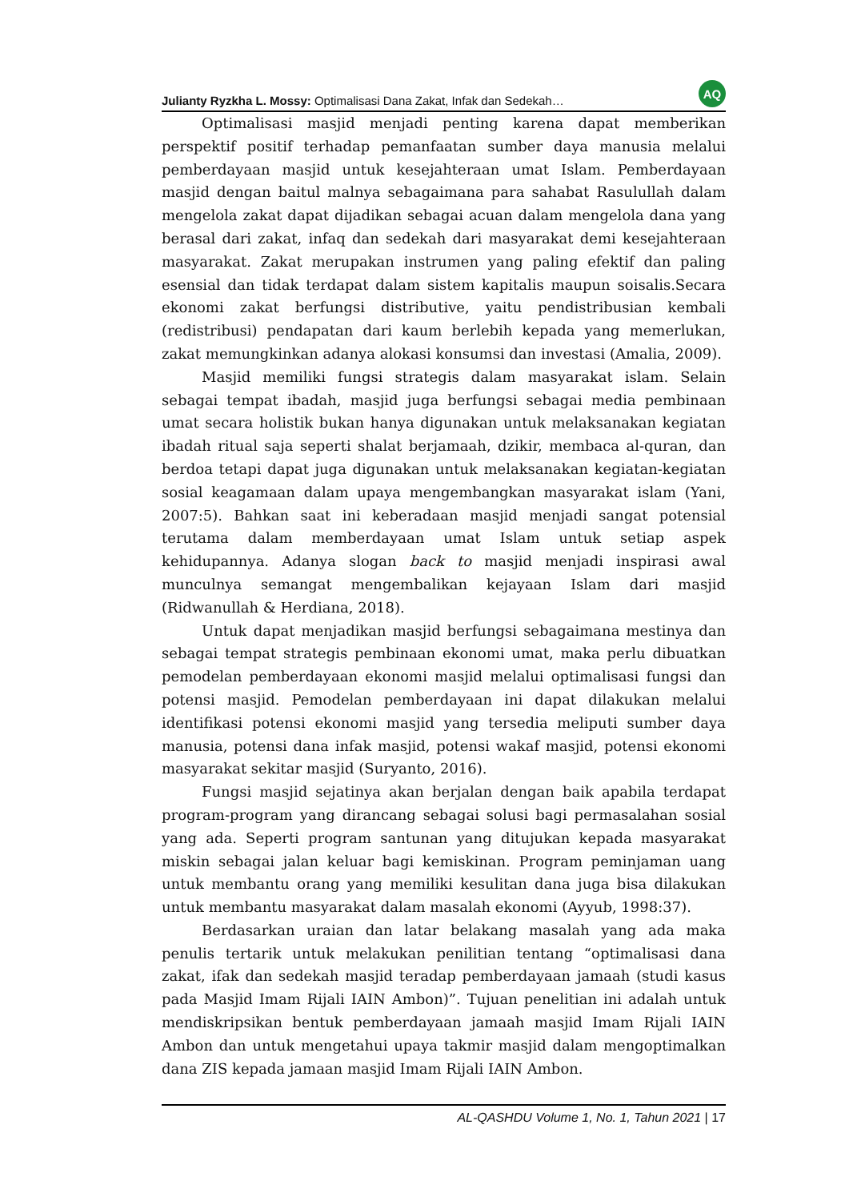Julianty Ryzkha L. Mossy: Optimalisasi Dana Zakat, Infak dan Sedekah… AQ
Optimalisasi masjid menjadi penting karena dapat memberikan perspektif positif terhadap pemanfaatan sumber daya manusia melalui pemberdayaan masjid untuk kesejahteraan umat Islam. Pemberdayaan masjid dengan baitul malnya sebagaimana para sahabat Rasulullah dalam mengelola zakat dapat dijadikan sebagai acuan dalam mengelola dana yang berasal dari zakat, infaq dan sedekah dari masyarakat demi kesejahteraan masyarakat. Zakat merupakan instrumen yang paling efektif dan paling esensial dan tidak terdapat dalam sistem kapitalis maupun soisalis.Secara ekonomi zakat berfungsi distributive, yaitu pendistribusian kembali (redistribusi) pendapatan dari kaum berlebih kepada yang memerlukan, zakat memungkinkan adanya alokasi konsumsi dan investasi (Amalia, 2009).
Masjid memiliki fungsi strategis dalam masyarakat islam. Selain sebagai tempat ibadah, masjid juga berfungsi sebagai media pembinaan umat secara holistik bukan hanya digunakan untuk melaksanakan kegiatan ibadah ritual saja seperti shalat berjamaah, dzikir, membaca al-quran, dan berdoa tetapi dapat juga digunakan untuk melaksanakan kegiatan-kegiatan sosial keagamaan dalam upaya mengembangkan masyarakat islam (Yani, 2007:5). Bahkan saat ini keberadaan masjid menjadi sangat potensial terutama dalam memberdayaan umat Islam untuk setiap aspek kehidupannya. Adanya slogan back to masjid menjadi inspirasi awal munculnya semangat mengembalikan kejayaan Islam dari masjid (Ridwanullah & Herdiana, 2018).
Untuk dapat menjadikan masjid berfungsi sebagaimana mestinya dan sebagai tempat strategis pembinaan ekonomi umat, maka perlu dibuatkan pemodelan pemberdayaan ekonomi masjid melalui optimalisasi fungsi dan potensi masjid. Pemodelan pemberdayaan ini dapat dilakukan melalui identifikasi potensi ekonomi masjid yang tersedia meliputi sumber daya manusia, potensi dana infak masjid, potensi wakaf masjid, potensi ekonomi masyarakat sekitar masjid (Suryanto, 2016).
Fungsi masjid sejatinya akan berjalan dengan baik apabila terdapat program-program yang dirancang sebagai solusi bagi permasalahan sosial yang ada. Seperti program santunan yang ditujukan kepada masyarakat miskin sebagai jalan keluar bagi kemiskinan. Program peminjaman uang untuk membantu orang yang memiliki kesulitan dana juga bisa dilakukan untuk membantu masyarakat dalam masalah ekonomi (Ayyub, 1998:37).
Berdasarkan uraian dan latar belakang masalah yang ada maka penulis tertarik untuk melakukan penilitian tentang “optimalisasi dana zakat, ifak dan sedekah masjid teradap pemberdayaan jamaah (studi kasus pada Masjid Imam Rijali IAIN Ambon)”. Tujuan penelitian ini adalah untuk mendiskripsikan bentuk pemberdayaan jamaah masjid Imam Rijali IAIN Ambon dan untuk mengetahui upaya takmir masjid dalam mengoptimalkan dana ZIS kepada jamaan masjid Imam Rijali IAIN Ambon.
AL-QASHDU Volume 1, No. 1, Tahun 2021 | 17